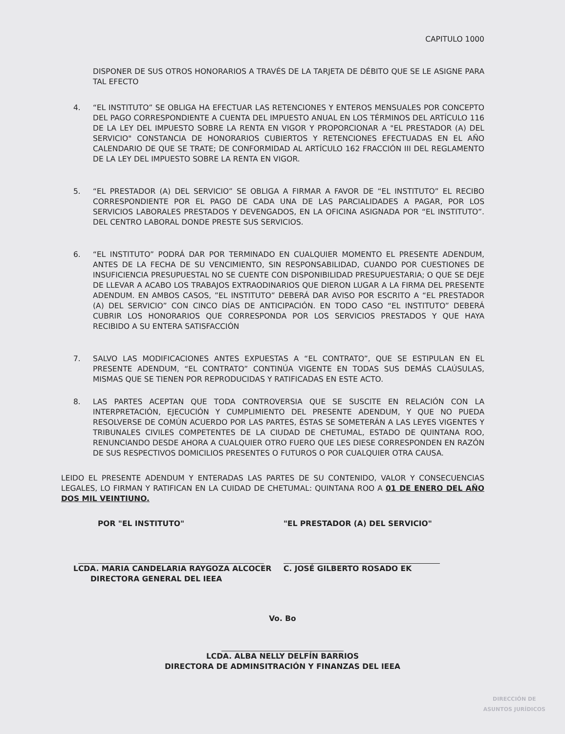CAPITULO 1000
DISPONER DE SUS OTROS HONORARIOS A TRAVÉS DE LA TARJETA DE DÉBITO QUE SE LE ASIGNE PARA TAL EFECTO
4. “EL INSTITUTO” SE OBLIGA HA EFECTUAR LAS RETENCIONES Y ENTEROS MENSUALES POR CONCEPTO DEL PAGO CORRESPONDIENTE A CUENTA DEL IMPUESTO ANUAL EN LOS TÉRMINOS DEL ARTÍCULO 116 DE LA LEY DEL IMPUESTO SOBRE LA RENTA EN VIGOR Y PROPORCIONAR A "EL PRESTADOR (A) DEL SERVICIO" CONSTANCIA DE HONORARIOS CUBIERTOS Y RETENCIONES EFECTUADAS EN EL AÑO CALENDARIO DE QUE SE TRATE; DE CONFORMIDAD AL ARTÍCULO 162 FRACCIÓN III DEL REGLAMENTO DE LA LEY DEL IMPUESTO SOBRE LA RENTA EN VIGOR.
5. “EL PRESTADOR (A) DEL SERVICIO” SE OBLIGA A FIRMAR A FAVOR DE “EL INSTITUTO” EL RECIBO CORRESPONDIENTE POR EL PAGO DE CADA UNA DE LAS PARCIALIDADES A PAGAR, POR LOS SERVICIOS LABORALES PRESTADOS Y DEVENGADOS, EN LA OFICINA ASIGNADA POR “EL INSTITUTO”. DEL CENTRO LABORAL DONDE PRESTE SUS SERVICIOS.
6. “EL INSTITUTO” PODRÁ DAR POR TERMINADO EN CUALQUIER MOMENTO EL PRESENTE ADENDUM, ANTES DE LA FECHA DE SU VENCIMIENTO, SIN RESPONSABILIDAD, CUANDO POR CUESTIONES DE INSUFICIENCIA PRESUPUESTAL NO SE CUENTE CON DISPONIBILIDAD PRESUPUESTARIA; O QUE SE DEJE DE LLEVAR A ACABO LOS TRABAJOS EXTRAODINARIOS QUE DIERON LUGAR A LA FIRMA DEL PRESENTE ADENDUM. EN AMBOS CASOS, ”EL INSTITUTO” DEBERÁ DAR AVISO POR ESCRITO A “EL PRESTADOR (A) DEL SERVICIO” CON CINCO DÍAS DE ANTICIPACIÓN. EN TODO CASO “EL INSTITUTO” DEBERÁ CUBRIR LOS HONORARIOS QUE CORRESPONDA POR LOS SERVICIOS PRESTADOS Y QUE HAYA RECIBIDO A SU ENTERA SATISFACCIÓN
7. SALVO LAS MODIFICACIONES ANTES EXPUESTAS A “EL CONTRATO”, QUE SE ESTIPULAN EN EL PRESENTE ADENDUM, “EL CONTRATO” CONTINÚA VIGENTE EN TODAS SUS DEMÁS CLAÚSULAS, MISMAS QUE SE TIENEN POR REPRODUCIDAS Y RATIFICADAS EN ESTE ACTO.
8. LAS PARTES ACEPTAN QUE TODA CONTROVERSIA QUE SE SUSCITE EN RELACIÓN CON LA INTERPRETACIÓN, EJECUCIÓN Y CUMPLIMIENTO DEL PRESENTE ADENDUM, Y QUE NO PUEDA RESOLVERSE DE COMÚN ACUERDO POR LAS PARTES, ÉSTAS SE SOMETERÁN A LAS LEYES VIGENTES Y TRIBUNALES CIVILES COMPETENTES DE LA CIUDAD DE CHETUMAL, ESTADO DE QUINTANA ROO, RENUNCIANDO DESDE AHORA A CUALQUIER OTRO FUERO QUE LES DIESE CORRESPONDEN EN RAZÓN DE SUS RESPECTIVOS DOMICILIOS PRESENTES O FUTUROS O POR CUALQUIER OTRA CAUSA.
LEIDO EL PRESENTE ADENDUM Y ENTERADAS LAS PARTES DE SU CONTENIDO, VALOR Y CONSECUENCIAS LEGALES, LO FIRMAN Y RATIFICAN EN LA CUIDAD DE CHETUMAL: QUINTANA ROO A 01 DE ENERO DEL AÑO DOS MIL VEINTIUNO.
POR "EL INSTITUTO"
LCDA. MARIA CANDELARIA RAYGOZA ALCOCER
DIRECTORA GENERAL DEL IEEA
"EL PRESTADOR (A) DEL SERVICIO"
C. JOSÉ GILBERTO ROSADO EK
Vo. Bo
LCDA. ALBA NELLY DELFÍN BARRIOS
DIRECTORA DE ADMINSITRACIÓN Y FINANZAS DEL IEEA
DIRECCIÓN DE
ASUNTOS JURÍDICOS